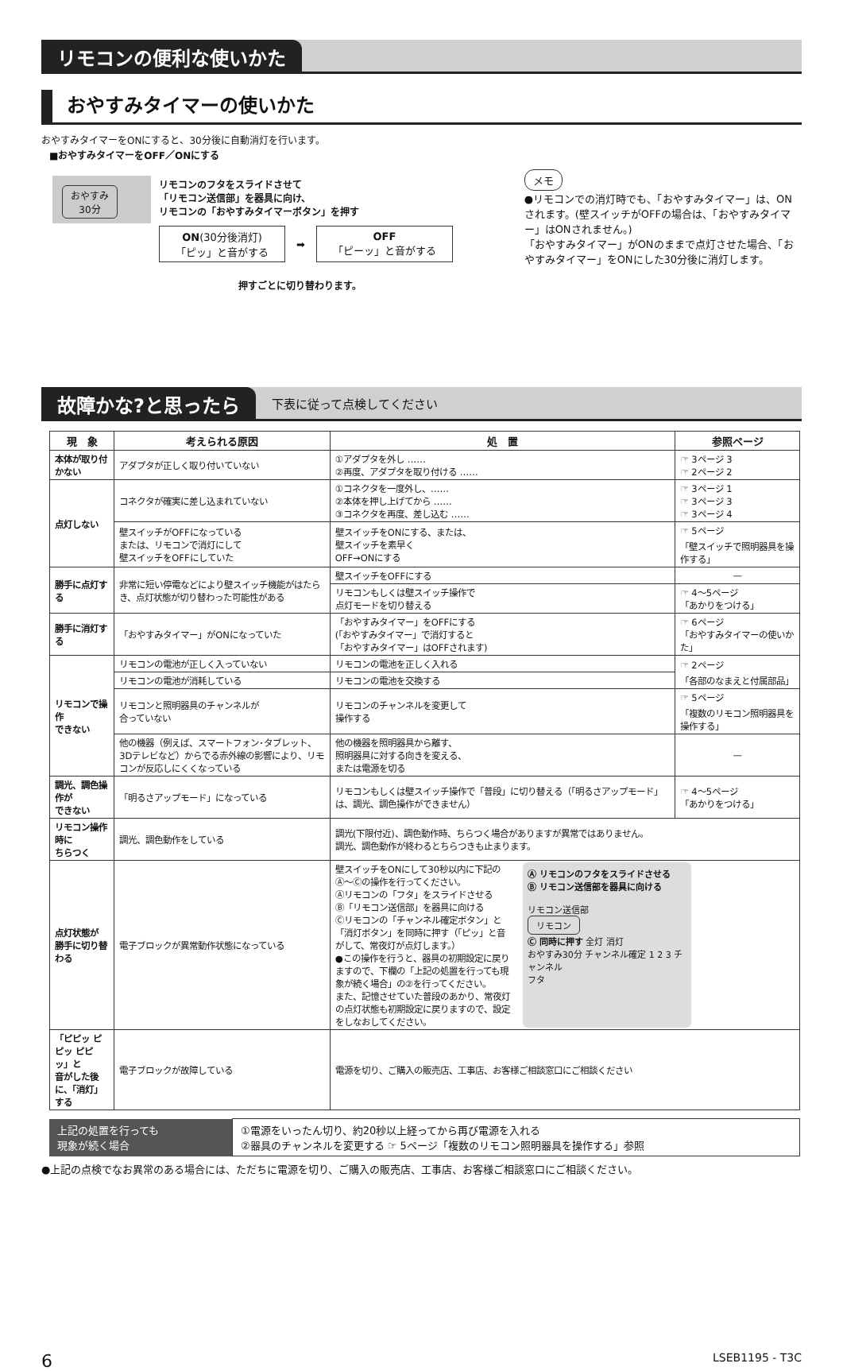リモコンの便利な使いかた
おやすみタイマーの使いかた
おやすみタイマーをONにすると、30分後に自動消灯を行います。
■おやすみタイマーをOFF／ONにする
おやすみ
30分
リモコンのフタをスライドさせて
「リモコン送信部」を器具に向け、
リモコンの「おやすみタイマーボタン」を押す
| ON (30分後消灯) 「ピッ」と音がする | ➡ | OFF 「ピーッ」と音がする |
押すごとに切り替わります。
メモ
●リモコンでの消灯時でも、「おやすみタイマー」は、ONされます。(壁スイッチがOFFの場合は、「おやすみタイマー」はONされません。)
「おやすみタイマー」がONのままで点灯させた場合、「おやすみタイマー」をONにした30分後に消灯します。
故障かな?と思ったら
下表に従って点検してください
| 現 象 | 考えられる原因 | 処 置 | 参照ページ |
| --- | --- | --- | --- |
| 本体が取り付かない | アダプタが正しく取り付いていない | ①アダプタを外し …… ②再度、アダプタを取り付ける …… | ☞ 3ページ 3 ☞ 2ページ 2 |
| 点灯しない | コネクタが確実に差し込まれていない | ①コネクタを一度外し、…… ②本体を押し上げてから …… ③コネクタを再度、差し込む …… | ☞ 3ページ 1 ☞ 3ページ 3 ☞ 3ページ 4 |
| | 壁スイッチがOFFになっている または、リモコンで消灯にして 壁スイッチをOFFにしていた | 壁スイッチをONにする、または、 壁スイッチを素早く OFF→ONにする | ☞ 5ページ 「壁スイッチで照明器具を操作する」 |
| 勝手に点灯する | 非常に短い停電などにより壁スイッチ機能がはたらき、点灯状態が切り替わった可能性がある | 壁スイッチをOFFにする | — |
| | | リモコンもしくは壁スイッチ操作で 点灯モードを切り替える | ☞ 4〜5ページ 「あかりをつける」 |
| 勝手に消灯する | 「おやすみタイマー」がONになっていた | 「おやすみタイマー」をOFFにする (「おやすみタイマー」で消灯すると 「おやすみタイマー」はOFFされます) | ☞ 6ページ 「おやすみタイマーの使いかた」 |
| リモコンで操作 できない | リモコンの電池が正しく入っていない | リモコンの電池を正しく入れる | ☞ 2ページ 「各部のなまえと付属部品」 |
| | リモコンの電池が消耗している | リモコンの電池を交換する | |
| | リモコンと照明器具のチャンネルが 合っていない | リモコンのチャンネルを変更して 操作する | ☞ 5ページ 「複数のリモコン照明器具を操作する」 |
| | 他の機器（例えば、スマートフォン･タブレット、3Dテレビなど）からでる赤外線の影響により、リモコンが反応しにくくなっている | 他の機器を照明器具から離す、 照明器具に対する向きを変える、 または電源を切る | — |
| 調光、調色操作が できない | 「明るさアップモード」になっている | リモコンもしくは壁スイッチ操作で「普段」に切り替える（「明るさアップモード」は、調光、調色操作ができません） | ☞ 4〜5ページ 「あかりをつける」 |
| リモコン操作時に ちらつく | 調光、調色動作をしている | 調光(下限付近)、調色動作時、ちらつく場合がありますが異常ではありません。 調光、調色動作が終わるとちらつきも止まります。 | |
| 点灯状態が 勝手に切り替わる | 電子ブロックが異常動作状態になっている | 壁スイッチをONにして30秒以内に下記のⒶ〜Ⓒの操作を行ってください。 Ⓐリモコンの「フタ」をスライドさせる Ⓑ「リモコン送信部」を器具に向ける Ⓒリモコンの「チャンネル確定ボタン」と「消灯ボタン」を同時に押す（「ピッ」と音がして、常夜灯が点灯します。） ●この操作を行うと、器具の初期設定に戻りますので、下欄の「上記の処置を行っても現象が続く場合」の②を行ってください。 また、記憶させていた普段のあかり、常夜灯の点灯状態も初期設定に戻りますので、設定をしなおしてください。 Ⓐ リモコンのフタをスライドさせる Ⓑ リモコン送信部を器具に向ける リモコン送信部 リモコン Ⓒ 同時に押す 全灯 消灯 おやすみ30分 チャンネル確定 1 2 3 チャンネル フタ | |
| 「ピピッ ピピッ ピピッ」と 音がした後に、「消灯」する | 電子ブロックが故障している | 電源を切り、ご購入の販売店、工事店、お客様ご相談窓口にご相談ください | |
| 上記の処置を行っても 現象が続く場合 | ①電源をいったん切り、約20秒以上経ってから再び電源を入れる ②器具のチャンネルを変更する ☞ 5ページ「複数のリモコン照明器具を操作する」参照 |
●上記の点検でなお異常のある場合には、ただちに電源を切り、ご購入の販売店、工事店、お客様ご相談窓口にご相談ください。
6 LSEB1195 - T3C